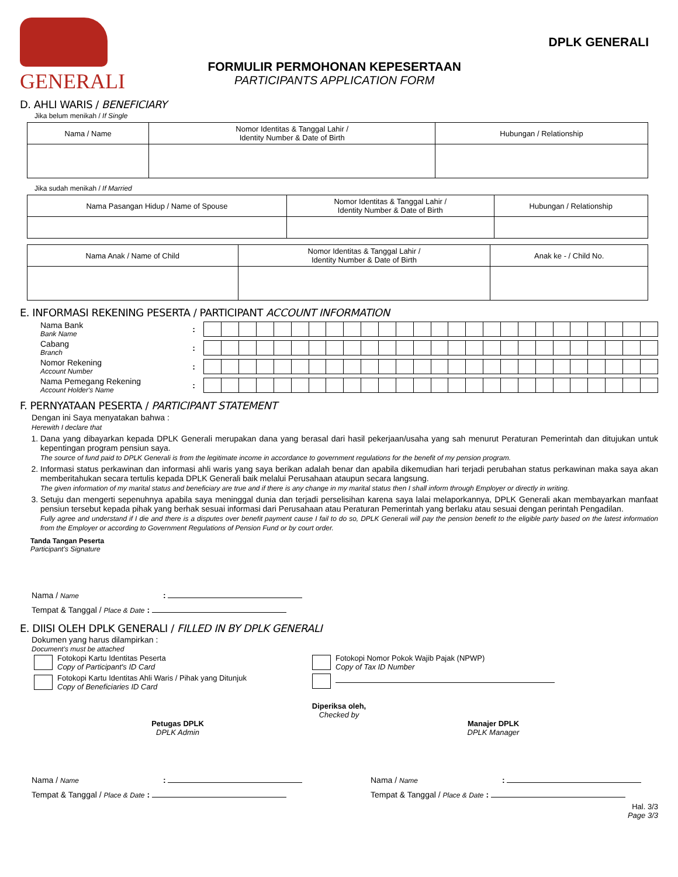GENERALI
FORMULIR PERMOHONAN KEPESERTAAN
PARTICIPANTS APPLICATION FORM
DPLK GENERALI
D. AHLI WARIS / BENEFICIARY
Jika belum menikah / If Single
| Nama / Name | Nomor Identitas & Tanggal Lahir / Identity Number & Date of Birth | Hubungan / Relationship |
Jika sudah menikah / If Married
| Nama Pasangan Hidup / Name of Spouse | Nomor Identitas & Tanggal Lahir / Identity Number & Date of Birth | Hubungan / Relationship |
| Nama Anak / Name of Child | Nomor Identitas & Tanggal Lahir / Identity Number & Date of Birth | Anak ke - / Child No. |
E. INFORMASI REKENING PESERTA / PARTICIPANT ACCOUNT INFORMATION
Nama Bank
Bank Name
:
Cabang
Branch
:
Nomor Rekening
Account Number
:
Nama Pemegang Rekening
Account Holder's Name
:
F. PERNYATAAN PESERTA / PARTICIPANT STATEMENT
Dengan ini Saya menyatakan bahwa :
Herewith I declare that
1. Dana yang dibayarkan kepada DPLK Generali merupakan dana yang berasal dari hasil pekerjaan/usaha yang sah menurut Peraturan Pemerintah dan ditujukan untuk kepentingan program pensiun saya.
The source of fund paid to DPLK Generali is from the legitimate income in accordance to government regulations for the benefit of my pension program.
2. Informasi status perkawinan dan informasi ahli waris yang saya berikan adalah benar dan apabila dikemudian hari terjadi perubahan status perkawinan maka saya akan memberitahukan secara tertulis kepada DPLK Generali baik melalui Perusahaan ataupun secara langsung.
The given information of my marital status and beneficiary are true and if there is any change in my marital status then I shall inform through Employer or directly in writing.
3. Setuju dan mengerti sepenuhnya apabila saya meninggal dunia dan terjadi perselisihan karena saya lalai melaporkannya, DPLK Generali akan membayarkan manfaat pensiun tersebut kepada pihak yang berhak sesuai informasi dari Perusahaan atau Peraturan Pemerintah yang berlaku atau sesuai dengan perintah Pengadilan.
Fully agree and understand if I die and there is a disputes over benefit payment cause I fail to do so, DPLK Generali will pay the pension benefit to the eligible party based on the latest information from the Employer or according to Government Regulations of Pension Fund or by court order.
Tanda Tangan Peserta
Participant's Signature
Nama / Name :
Tempat & Tanggal / Place & Date :
E. DIISI OLEH DPLK GENERALI / FILLED IN BY DPLK GENERALI
Dokumen yang harus dilampirkan :
Document's must be attached
Fotokopi Kartu Identitas Peserta
Copy of Participant's ID Card
Fotokopi Kartu Identitas Ahli Waris / Pihak yang Ditunjuk
Copy of Beneficiaries ID Card
Fotokopi Nomor Pokok Wajib Pajak (NPWP)
Copy of Tax ID Number
Diperiksa oleh,
Checked by
Petugas DPLK
DPLK Admin
Manajer DPLK
DPLK Manager
Nama / Name :
Tempat & Tanggal / Place & Date :
Nama / Name :
Tempat & Tanggal / Place & Date :
Hal. 3/3
Page 3/3